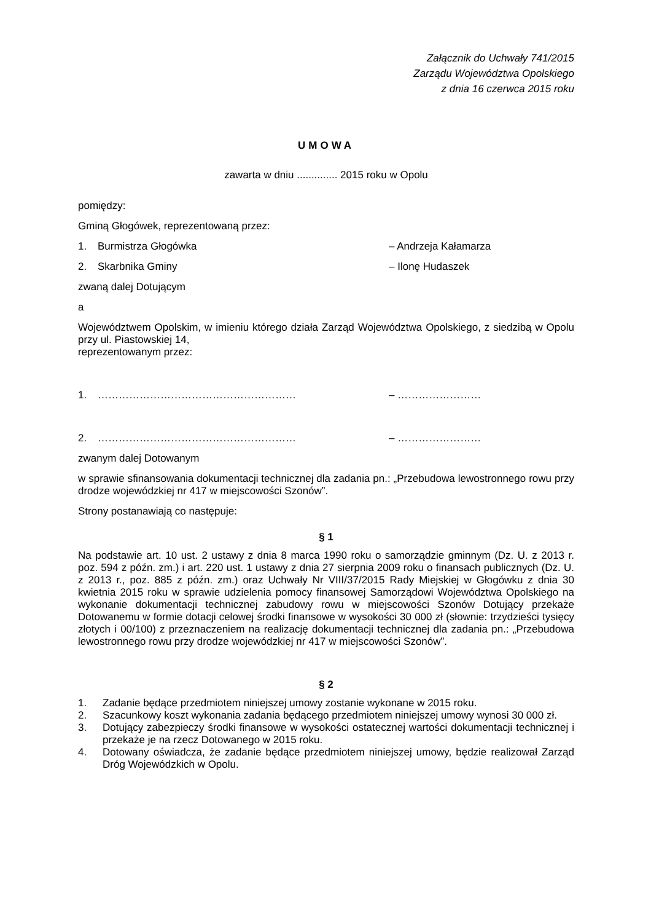Załącznik do Uchwały 741/2015
Zarządu Województwa Opolskiego
z dnia 16 czerwca 2015 roku
UMOWA
zawarta w dniu .............. 2015 roku w Opolu
pomiędzy:
Gminą Głogówek, reprezentowaną przez:
1. Burmistrza Głogówka – Andrzeja Kałamarza
2. Skarbnika Gminy – Ilonę Hudaszek
zwaną dalej Dotującym
a
Województwem Opolskim, w imieniu którego działa Zarząd Województwa Opolskiego, z siedzibą w Opolu przy ul. Piastowskiej 14,
reprezentowanym przez:
1. ………………………………………………… – ……………………
2. ………………………………………………… – ……………………
zwanym dalej Dotowanym
w sprawie sfinansowania dokumentacji technicznej dla zadania pn.: „Przebudowa lewostronnego rowu przy drodze wojewódzkiej nr 417 w miejscowości Szonów”.
Strony postanawiają co następuje:
§ 1
Na podstawie art. 10 ust. 2 ustawy z dnia 8 marca 1990 roku o samorządzie gminnym (Dz. U. z 2013 r. poz. 594 z późn. zm.) i art. 220 ust. 1 ustawy z dnia 27 sierpnia 2009 roku o finansach publicznych (Dz. U. z 2013 r., poz. 885 z późn. zm.) oraz Uchwały Nr VIII/37/2015 Rady Miejskiej w Głogówku z dnia 30 kwietnia 2015 roku w sprawie udzielenia pomocy finansowej Samorządowi Województwa Opolskiego na wykonanie dokumentacji technicznej zabudowy rowu w miejscowości Szonów Dotujący przekaże Dotowanemu w formie dotacji celowej środki finansowe w wysokości 30 000 zł (słownie: trzydzieści tysięcy złotych i 00/100) z przeznaczeniem na realizację dokumentacji technicznej dla zadania pn.: „Przebudowa lewostronnego rowu przy drodze wojewódzkiej nr 417 w miejscowości Szonów”.
§ 2
1. Zadanie będące przedmiotem niniejszej umowy zostanie wykonane w 2015 roku.
2. Szacunkowy koszt wykonania zadania będącego przedmiotem niniejszej umowy wynosi 30 000 zł.
3. Dotujący zabezpieczy środki finansowe w wysokości ostatecznej wartości dokumentacji technicznej i przekaże je na rzecz Dotowanego w 2015 roku.
4. Dotowany oświadcza, że zadanie będące przedmiotem niniejszej umowy, będzie realizował Zarząd Dróg Wojewódzkich w Opolu.